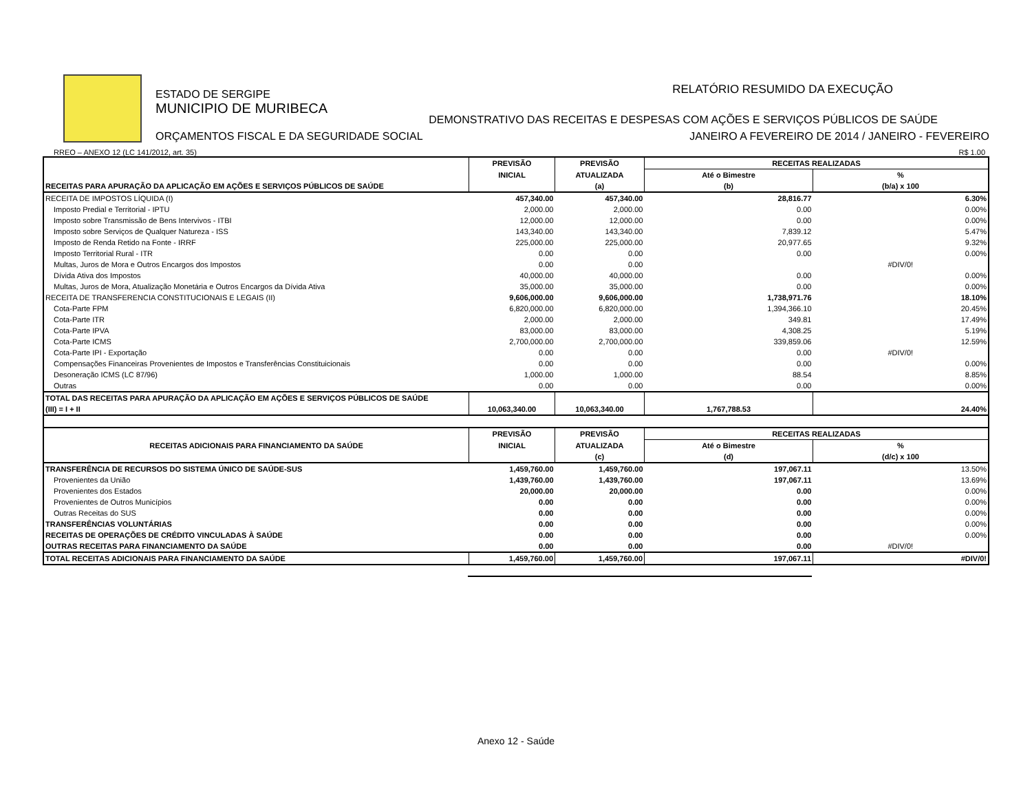ESTADO DE SERGIPE
MUNICIPIO DE MURIBECA
ORÇAMENTOS FISCAL E DA SEGURIDADE SOCIAL
RELATÓRIO RESUMIDO DA EXECUÇÃO
DEMONSTRATIVO DAS RECEITAS E DESPESAS COM AÇÕES E SERVIÇOS PÚBLICOS DE SAÚDE
JANEIRO A FEVEREIRO DE 2014 / JANEIRO - FEVEREIRO
RREO – ANEXO 12 (LC 141/2012, art. 35) R$ 1.00
| | PREVISÃO | PREVISÃO | RECEITAS REALIZADAS | |
| | INICIAL | ATUALIZADA | Até o Bimestre | % |
| RECEITAS PARA APURAÇÃO DA APLICAÇÃO EM AÇÕES E SERVIÇOS PÚBLICOS DE SAÚDE | | (a) | (b) | (b/a) x 100 |
| RECEITA DE IMPOSTOS LÍQUIDA (I) | 457,340.00 | 457,340.00 | 28,816.77 | 6.30% |
| Imposto Predial e Territorial - IPTU | 2,000.00 | 2,000.00 | 0.00 | 0.00% |
| Imposto sobre Transmissão de Bens Intervivos - ITBI | 12,000.00 | 12,000.00 | 0.00 | 0.00% |
| Imposto sobre Serviços de Qualquer Natureza - ISS | 143,340.00 | 143,340.00 | 7,839.12 | 5.47% |
| Imposto de Renda Retido na Fonte - IRRF | 225,000.00 | 225,000.00 | 20,977.65 | 9.32% |
| Imposto Territorial Rural - ITR | 0.00 | 0.00 | 0.00 | 0.00% |
| Multas, Juros de Mora e Outros Encargos dos Impostos | 0.00 | 0.00 | | #DIV/0! |
| Dívida Ativa dos Impostos | 40,000.00 | 40,000.00 | 0.00 | 0.00% |
| Multas, Juros de Mora, Atualização Monetária e Outros Encargos da Dívida Ativa | 35,000.00 | 35,000.00 | 0.00 | 0.00% |
| RECEITA DE TRANSFERENCIA CONSTITUCIONAIS E LEGAIS (II) | 9,606,000.00 | 9,606,000.00 | 1,738,971.76 | 18.10% |
| Cota-Parte FPM | 6,820,000.00 | 6,820,000.00 | 1,394,366.10 | 20.45% |
| Cota-Parte ITR | 2,000.00 | 2,000.00 | 349.81 | 17.49% |
| Cota-Parte IPVA | 83,000.00 | 83,000.00 | 4,308.25 | 5.19% |
| Cota-Parte ICMS | 2,700,000.00 | 2,700,000.00 | 339,859.06 | 12.59% |
| Cota-Parte IPI - Exportação | 0.00 | 0.00 | 0.00 | #DIV/0! |
| Compensações Financeiras Provenientes de Impostos e Transferências Constituicionais | 0.00 | 0.00 | 0.00 | 0.00% |
| Desoneração ICMS (LC 87/96) | 1,000.00 | 1,000.00 | 88.54 | 8.85% |
| Outras | 0.00 | 0.00 | 0.00 | 0.00% |
| TOTAL DAS RECEITAS PARA APURAÇÃO DA APLICAÇÃO EM AÇÕES E SERVIÇOS PÚBLICOS DE SAÚDE (III) = I + II | 10,063,340.00 | 10,063,340.00 | 1,767,788.53 | 24.40% |
| RECEITAS ADICIONAIS PARA FINANCIAMENTO DA SAÚDE | PREVISÃO | PREVISÃO | RECEITAS REALIZADAS | |
| | INICIAL | ATUALIZADA | Até o Bimestre | % |
| | | (c) | (d) | (d/c) x 100 |
| TRANSFERÊNCIA DE RECURSOS DO SISTEMA ÚNICO DE SAÚDE-SUS | 1,459,760.00 | 1,459,760.00 | 197,067.11 | 13.50% |
| Provenientes da União | 1,439,760.00 | 1,439,760.00 | 197,067.11 | 13.69% |
| Provenientes dos Estados | 20,000.00 | 20,000.00 | 0.00 | 0.00% |
| Provenientes de Outros Municípios | 0.00 | 0.00 | 0.00 | 0.00% |
| Outras Receitas do SUS | 0.00 | 0.00 | 0.00 | 0.00% |
| TRANSFERÊNCIAS VOLUNTÁRIAS | 0.00 | 0.00 | 0.00 | 0.00% |
| RECEITAS DE OPERAÇÕES DE CRÉDITO VINCULADAS À SAÚDE | 0.00 | 0.00 | 0.00 | 0.00% |
| OUTRAS RECEITAS PARA FINANCIAMENTO DA SAÚDE | 0.00 | 0.00 | 0.00 | #DIV/0! |
| TOTAL RECEITAS ADICIONAIS PARA FINANCIAMENTO DA SAÚDE | 1,459,760.00 | 1,459,760.00 | 197,067.11 | #DIV/0! |
Anexo 12 - Saúde